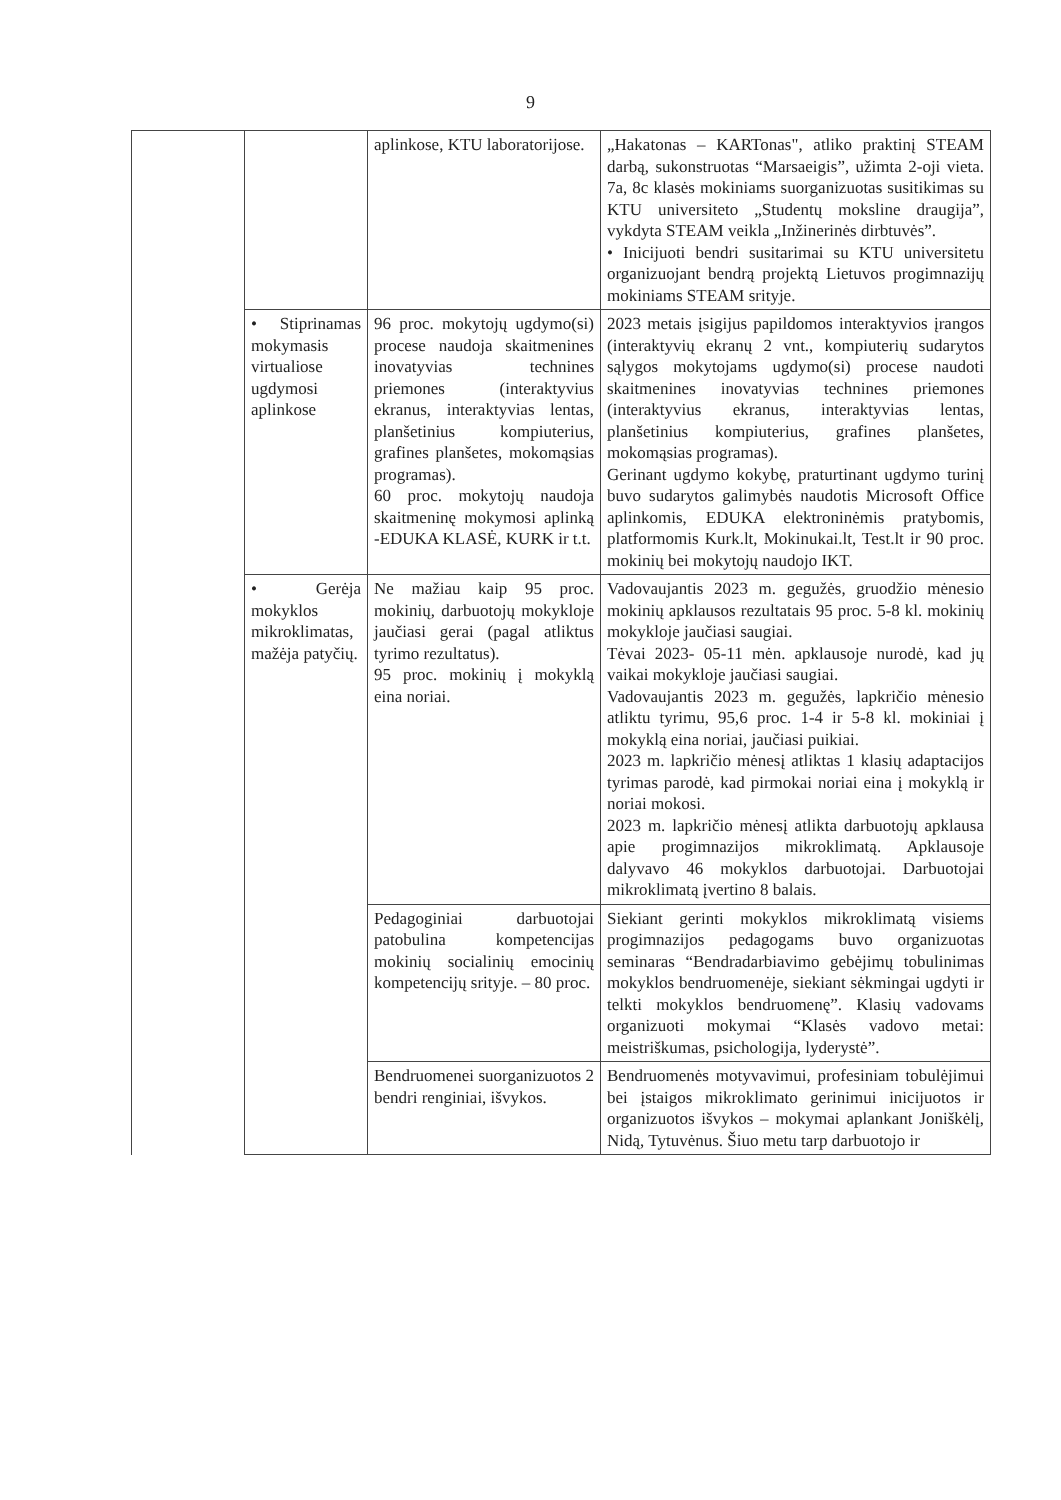9
| | | aplinkose, KTU laboratorijose. | „Hakatonas – KARTonas", atliko praktinį STEAM darbą, sukonstruotas “Marsaeigis”, užimta 2-oji vieta. 7a, 8c klasės mokiniams suorganizuotas susitikimas su KTU universiteto „Studentų moksline draugija”, vykdyta STEAM veikla „Inžinerinės dirbtuvės”. • Inicijuoti bendri susitarimai su KTU universitetu organizuojant bendrą projektą Lietuvos progimnazijų mokiniams STEAM srityje. |
| | • Stiprinamas mokymasis virtualiose ugdymosi aplinkose | 96 proc. mokytojų ugdymo(si) procese naudoja skaitmenines inovatyvias technines priemones (interaktyvius ekranus, interaktyvias lentas, planšetinius kompiuterius, grafines planšetes, mokomąsias programas). 60 proc. mokytojų naudoja skaitmeninę mokymosi aplinką -EDUKA KLASĖ, KURK ir t.t. | 2023 metais įsigijus papildomos interaktyvios įrangos (interaktyvių ekranų 2 vnt., kompiuterių sudarytos sąlygos mokytojams ugdymo(si) procese naudoti skaitmenines inovatyvias technines priemones (interaktyvius ekranus, interaktyvias lentas, planšetinius kompiuterius, grafines planšetes, mokomąsias programas). Gerinant ugdymo kokybę, praturtinant ugdymo turinį buvo sudarytos galimybės naudotis Microsoft Office aplinkomis, EDUKA elektroninėmis pratybomis, platformomis Kurk.lt, Mokinukai.lt, Test.lt ir 90 proc. mokinių bei mokytojų naudojo IKT. |
| | • Gerėja mokyklos mikroklimatas, mažėja patyčių. | Ne mažiau kaip 95 proc. mokinių, darbuotojų mokykloje jaučiasi gerai (pagal atliktus tyrimo rezultatus). 95 proc. mokinių į mokyklą eina noriai. | Vadovaujantis 2023 m. gegužės, gruodžio mėnesio mokinių apklausos rezultatais 95 proc. 5-8 kl. mokinių mokykloje jaučiasi saugiai. Tėvai 2023- 05-11 mėn. apklausoje nurodė, kad jų vaikai mokykloje jaučiasi saugiai. Vadovaujantis 2023 m. gegužės, lapkričio mėnesio atliktu tyrimu, 95,6 proc. 1-4 ir 5-8 kl. mokiniai į mokyklą eina noriai, jaučiasi puikiai. 2023 m. lapkričio mėnesį atliktas 1 klasių adaptacijos tyrimas parodė, kad pirmokai noriai eina į mokyklą ir noriai mokosi. 2023 m. lapkričio mėnesį atlikta darbuotojų apklausa apie progimnazijos mikroklimatą. Apklausoje dalyvavo 46 mokyklos darbuotojai. Darbuotojai mikroklimatą įvertino 8 balais. |
| | | Pedagoginiai darbuotojai patobulina kompetencijas mokinių socialinių emocinių kompetencijų srityje. – 80 proc. | Siekiant gerinti mokyklos mikroklimatą visiems progimnazijos pedagogams buvo organizuotas seminaras “Bendradarbiavimo gebėjimų tobulinimas mokyklos bendruomenėje, siekiant sėkmingai ugdyti ir telkti mokyklos bendruomenę”. Klasių vadovams organizuoti mokymai “Klasės vadovo metai: meistriškumas, psichologija, lyderystė”. |
| | | Bendruomenei suorganizuotos 2 bendri renginiai, išvykos. | Bendruomenės motyvavimui, profesiniam tobulėjimui bei įstaigos mikroklimato gerinimui inicijuotos ir organizuotos išvykos – mokymai aplankant Joniškėlį, Nidą, Tytuvėnus. Šiuo metu tarp darbuotojo ir |